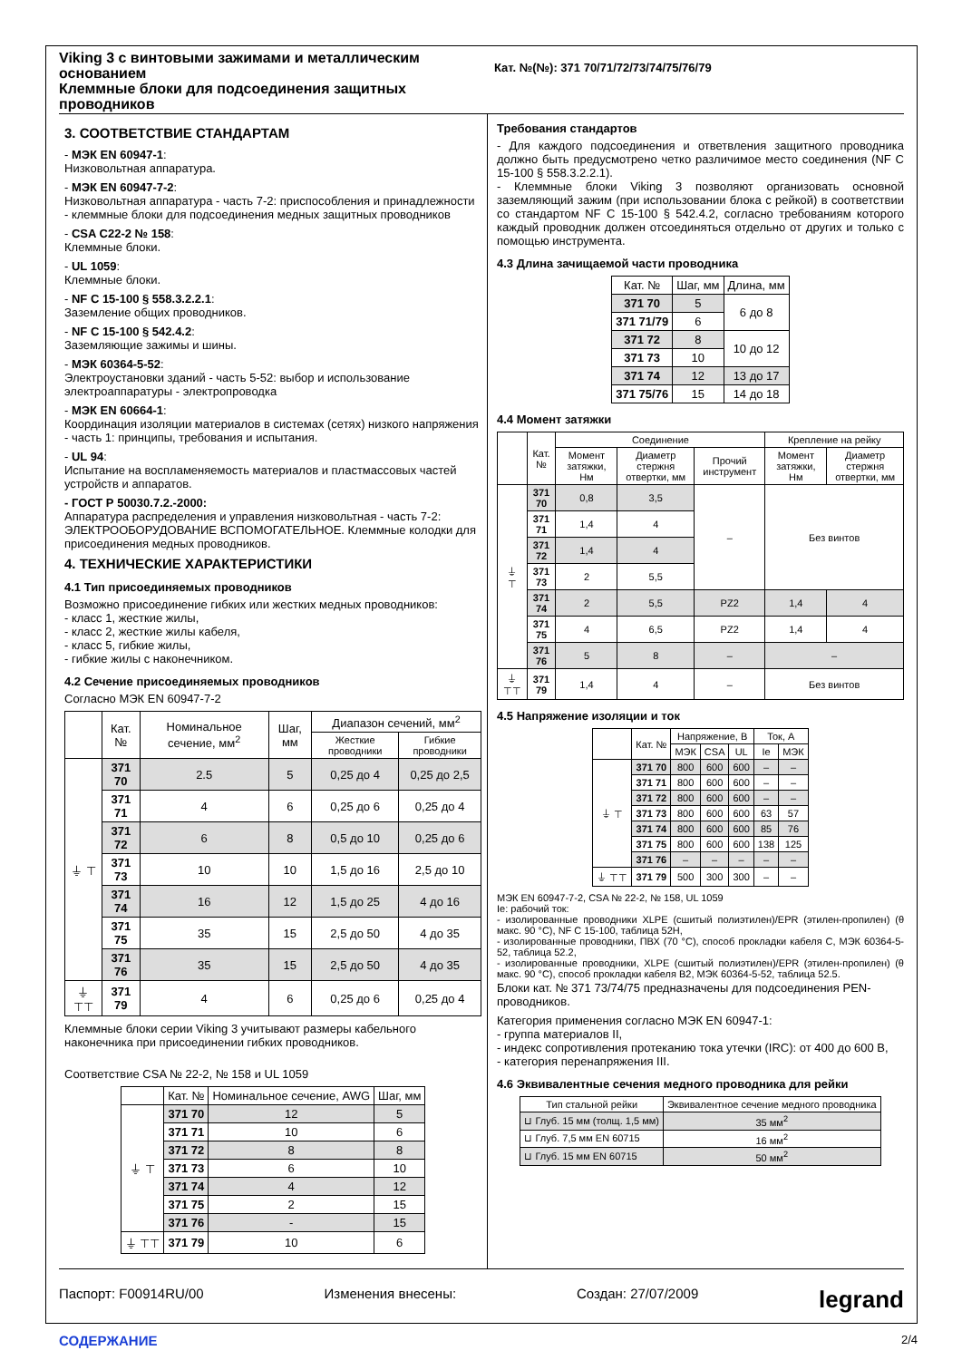Viking 3 с винтовыми зажимами и металлическим основанием
Клеммные блоки для подсоединения защитных проводников
Кат. №(№): 371 70/71/72/73/74/75/76/79
3. СООТВЕТСТВИЕ СТАНДАРТАМ
- МЭК EN 60947-1:
Низковольтная аппаратура.
- МЭК EN 60947-7-2:
Низковольтная аппаратура - часть 7-2: приспособления и принадлежности
- клеммные блоки для подсоединения медных защитных проводников
- CSA C22-2 № 158:
Клеммные блоки.
- UL 1059:
Клеммные блоки.
- NF C 15-100 § 558.3.2.2.1:
Заземление общих проводников.
- NF C 15-100 § 542.4.2:
Заземляющие зажимы и шины.
- МЭК 60364-5-52:
Электроустановки зданий - часть 5-52: выбор и использование электроаппаратуры - электропроводка
- МЭК EN 60664-1:
Координация изоляции материалов в системах (сетях) низкого напряжения - часть 1: принципы, требования и испытания.
- UL 94:
Испытание на воспламеняемость материалов и пластмассовых частей устройств и аппаратов.
- ГОСТ Р 50030.7.2.-2000:
Аппаратура распределения и управления низковольтная - часть 7-2: ЭЛЕКТРООБОРУДОВАНИЕ ВСПОМОГАТЕЛЬНОЕ. Клеммные колодки для присоединения медных проводников.
4. ТЕХНИЧЕСКИЕ ХАРАКТЕРИСТИКИ
4.1 Тип присоединяемых проводников
Возможно присоединение гибких или жестких медных проводников:
- класс 1, жесткие жилы,
- класс 2, жесткие жилы кабеля,
- класс 5, гибкие жилы,
- гибкие жилы с наконечником.
4.2 Сечение присоединяемых проводников
Согласно МЭК EN 60947-7-2
| | Кат. № | Номинальное сечение, мм<sup>2</sup> | Шаг, мм | Диапазон сечений, мм<sup>2</sup> | |
| --- | --- | --- | --- | --- | --- |
| | | | | Жесткие проводники | Гибкие проводники |
| ⏚ ⊤ | 371 70 | 2.5 | 5 | 0,25 до 4 | 0,25 до 2,5 |
| | 371 71 | 4 | 6 | 0,25 до 6 | 0,25 до 4 |
| | 371 72 | 6 | 8 | 0,5 до 10 | 0,25 до 6 |
| | 371 73 | 10 | 10 | 1,5 до 16 | 2,5 до 10 |
| | 371 74 | 16 | 12 | 1,5 до 25 | 4 до 16 |
| | 371 75 | 35 | 15 | 2,5 до 50 | 4 до 35 |
| | 371 76 | 35 | 15 | 2,5 до 50 | 4 до 35 |
| ⏚ ⊤⊤ | 371 79 | 4 | 6 | 0,25 до 6 | 0,25 до 4 |
Клеммные блоки серии Viking 3 учитывают размеры кабельного наконечника при присоединении гибких проводников.
Соответствие CSA № 22-2, № 158 и UL 1059
| | Кат. № | Номинальное сечение, AWG | Шаг, мм |
| --- | --- | --- | --- |
| ⏚ ⊤ | 371 70 | 12 | 5 |
| | 371 71 | 10 | 6 |
| | 371 72 | 8 | 8 |
| | 371 73 | 6 | 10 |
| | 371 74 | 4 | 12 |
| | 371 75 | 2 | 15 |
| | 371 76 | - | 15 |
| ⏚ ⊤⊤ | 371 79 | 10 | 6 |
Требования стандартов
- Для каждого подсоединения и ответвления защитного проводника должно быть предусмотрено четко различимое место соединения (NF C 15-100 § 558.3.2.2.1).
- Клеммные блоки Viking 3 позволяют организовать основной заземляющий зажим (при использовании блока с рейкой) в соответствии со стандартом NF C 15-100 § 542.4.2, согласно требованиям которого каждый проводник должен отсоединяться отдельно от других и только с помощью инструмента.
4.3 Длина зачищаемой части проводника
| Кат. № | Шаг, мм | Длина, мм |
| --- | --- | --- |
| 371 70 | 5 | 6 до 8 |
| 371 71/79 | 6 | |
| 371 72 | 8 | 10 до 12 |
| 371 73 | 10 | |
| 371 74 | 12 | 13 до 17 |
| 371 75/76 | 15 | 14 до 18 |
4.4 Момент затяжки
| | Кат. № | Соединение | | | Крепление на рейку | |
| --- | --- | --- | --- | --- | --- | --- |
| | | Момент затяжки, Нм | Диаметр стержня отвертки, мм | Прочий инструмент | Момент затяжки, Нм | Диаметр стержня отвертки, мм |
| ⏚ ⊤ | 371 70 | 0,8 | 3,5 | – | Без винтов | |
| | 371 71 | 1,4 | 4 | | | |
| | 371 72 | 1,4 | 4 | | | |
| | 371 73 | 2 | 5,5 | | | |
| | 371 74 | 2 | 5,5 | PZ2 | 1,4 | 4 |
| | 371 75 | 4 | 6,5 | PZ2 | 1,4 | 4 |
| | 371 76 | 5 | 8 | – | – | |
| ⏚ ⊤⊤ | 371 79 | 1,4 | 4 | – | Без винтов | |
4.5 Напряжение изоляции и ток
| | Кат. № | Напряжение, В | | | Ток, А | |
| --- | --- | --- | --- | --- | --- | --- |
| | | МЭК | CSA | UL | Ie | МЭК |
| ⏚ ⊤ | 371 70 | 800 | 600 | 600 | – | – |
| | 371 71 | 800 | 600 | 600 | – | – |
| | 371 72 | 800 | 600 | 600 | – | – |
| | 371 73 | 800 | 600 | 600 | 63 | 57 |
| | 371 74 | 800 | 600 | 600 | 85 | 76 |
| | 371 75 | 800 | 600 | 600 | 138 | 125 |
| | 371 76 | – | – | – | – | – |
| ⏚ ⊤⊤ | 371 79 | 500 | 300 | 300 | – | – |
МЭК EN 60947-7-2, CSA № 22-2, № 158, UL 1059
Ie: рабочий ток:
- изолированные проводники XLPE (сшитый полиэтилен)/EPR (этилен-пропилен) (θ макс. 90 °C), NF C 15-100, таблица 52H,
- изолированные проводники, ПВХ (70 °C), способ прокладки кабеля C, МЭК 60364-5-52, таблица 52.2,
- изолированные проводники, XLPE (сшитый полиэтилен)/EPR (этилен-пропилен) (θ макс. 90 °C), способ прокладки кабеля B2, МЭК 60364-5-52, таблица 52.5.
Блоки кат. № 371 73/74/75 предназначены для подсоединения PEN-проводников.
Категория применения согласно МЭК EN 60947-1:
- группа материалов II,
- индекс сопротивления протеканию тока утечки (IRC): от 400 до 600 В,
- категория перенапряжения III.
4.6 Эквивалентные сечения медного проводника для рейки
| Тип стальной рейки | Эквивалентное сечение медного проводника |
| --- | --- |
| ⊔ Глуб. 15 мм (толщ. 1,5 мм) | 35 мм<sup>2</sup> |
| ⊔ Глуб. 7,5 мм EN 60715 | 16 мм<sup>2</sup> |
| ⊔ Глуб. 15 мм EN 60715 | 50 мм<sup>2</sup> |
Паспорт: F00914RU/00 Изменения внесены: Создан: 27/07/2009 legrand
СОДЕРЖАНИЕ 2/4